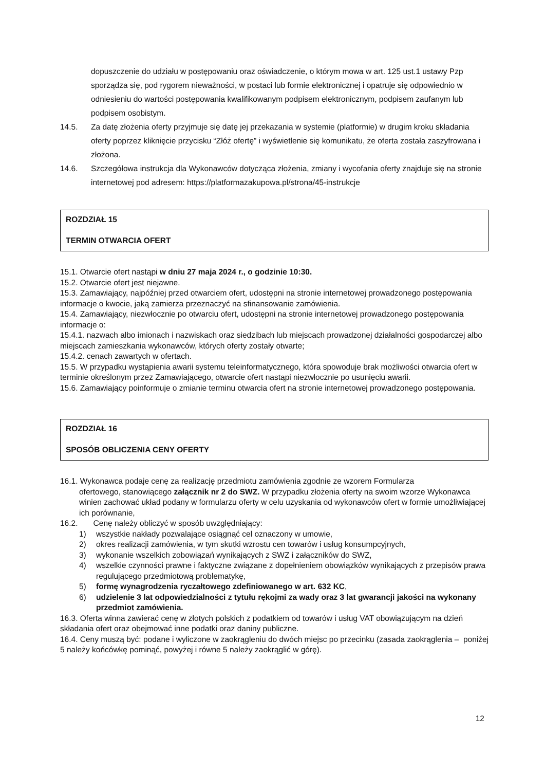dopuszczenie do udziału w postępowaniu oraz oświadczenie, o którym mowa w art. 125 ust.1 ustawy Pzp sporządza się, pod rygorem nieważności, w postaci lub formie elektronicznej i opatruje się odpowiednio w odniesieniu do wartości postępowania kwalifikowanym podpisem elektronicznym, podpisem zaufanym lub podpisem osobistym.
14.5. Za datę złożenia oferty przyjmuje się datę jej przekazania w systemie (platformie) w drugim kroku składania oferty poprzez kliknięcie przycisku “Złóż ofertę” i wyświetlenie się komunikatu, że oferta została zaszyfrowana i złożona.
14.6. Szczegółowa instrukcja dla Wykonawców dotycząca złożenia, zmiany i wycofania oferty znajduje się na stronie internetowej pod adresem: https://platformazakupowa.pl/strona/45-instrukcje
ROZDZIAŁ 15
TERMIN OTWARCIA OFERT
15.1. Otwarcie ofert nastąpi w dniu 27 maja 2024 r., o godzinie 10:30.
15.2. Otwarcie ofert jest niejawne.
15.3. Zamawiający, najpóźniej przed otwarciem ofert, udostępni na stronie internetowej prowadzonego postępowania informacje o kwocie, jaką zamierza przeznaczyć na sfinansowanie zamówienia.
15.4. Zamawiający, niezwłocznie po otwarciu ofert, udostępni na stronie internetowej prowadzonego postępowania informacje o:
15.4.1. nazwach albo imionach i nazwiskach oraz siedzibach lub miejscach prowadzonej działalności gospodarczej albo miejscach zamieszkania wykonawców, których oferty zostały otwarte;
15.4.2. cenach zawartych w ofertach.
15.5. W przypadku wystąpienia awarii systemu teleinformatycznego, która spowoduje brak możliwości otwarcia ofert w terminie określonym przez Zamawiającego, otwarcie ofert nastąpi niezwłocznie po usunięciu awarii.
15.6. Zamawiający poinformuje o zmianie terminu otwarcia ofert na stronie internetowej prowadzonego postępowania.
ROZDZIAŁ 16
SPOSÓB OBLICZENIA CENY OFERTY
16.1. Wykonawca podaje cenę za realizację przedmiotu zamówienia zgodnie ze wzorem Formularza
ofertowego, stanowiącego załącznik nr 2 do SWZ. W przypadku złożenia oferty na swoim wzorze Wykonawca winien zachować układ podany w formularzu oferty w celu uzyskania od wykonawców ofert w formie umożliwiającej ich porównanie,
16.2. Cenę należy obliczyć w sposób uwzględniający:
1) wszystkie nakłady pozwalające osiągnąć cel oznaczony w umowie,
2) okres realizacji zamówienia, w tym skutki wzrostu cen towarów i usług konsumpcyjnych,
3) wykonanie wszelkich zobowiązań wynikających z SWZ i załączników do SWZ,
4) wszelkie czynności prawne i faktyczne związane z dopełnieniem obowiązków wynikających z przepisów prawa regulującego przedmiotową problematykę,
5) formę wynagrodzenia ryczałtowego zdefiniowanego w art. 632 KC,
6) udzielenie 3 lat odpowiedzialności z tytułu rękojmi za wady oraz 3 lat gwarancji jakości na wykonany przedmiot zamówienia.
16.3. Oferta winna zawierać cenę w złotych polskich z podatkiem od towarów i usług VAT obowiązującym na dzień składania ofert oraz obejmować inne podatki oraz daniny publiczne.
16.4. Ceny muszą być: podane i wyliczone w zaokrągleniu do dwóch miejsc po przecinku (zasada zaokrąglenia – poniżej 5 należy końcówkę pominąć, powyżej i równe 5 należy zaokrąglić w górę).
12